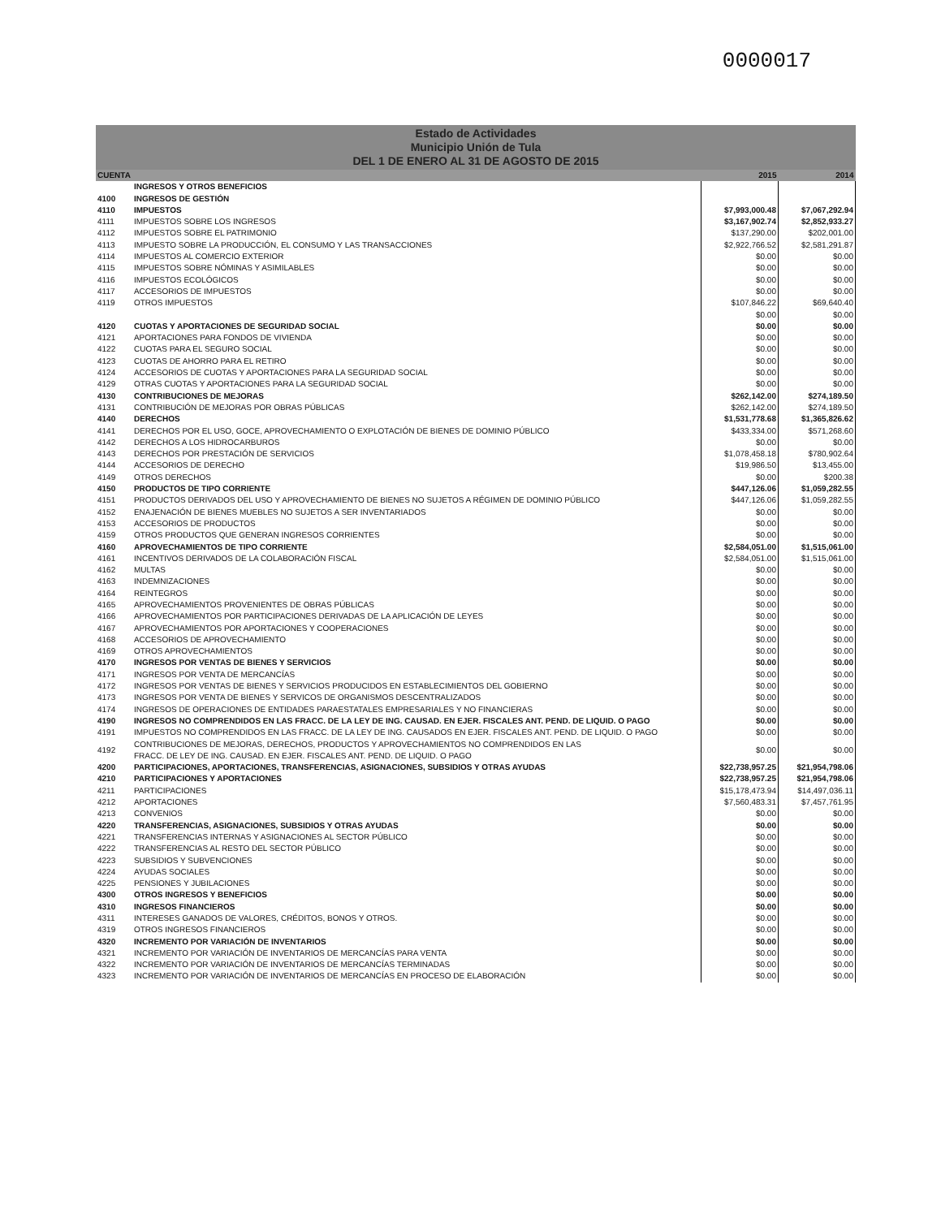0000017
Estado de Actividades
Municipio Unión de Tula
DEL 1 DE ENERO AL 31 DE AGOSTO DE 2015
| CUENTA | | 2015 | 2014 |
| --- | --- | --- | --- |
| | INGRESOS Y OTROS BENEFICIOS | | |
| 4100 | INGRESOS DE GESTIÓN | | |
| 4110 | IMPUESTOS | $7,993,000.48 | $7,067,292.94 |
| 4111 | IMPUESTOS SOBRE LOS INGRESOS | $3,167,902.74 | $2,852,933.27 |
| 4112 | IMPUESTOS SOBRE EL PATRIMONIO | $137,290.00 | $202,001.00 |
| 4113 | IMPUESTO SOBRE LA PRODUCCIÓN, EL CONSUMO Y LAS TRANSACCIONES | $2,922,766.52 | $2,581,291.87 |
| 4114 | IMPUESTOS AL COMERCIO EXTERIOR | $0.00 | $0.00 |
| 4115 | IMPUESTOS SOBRE NÓMINAS Y ASIMILABLES | $0.00 | $0.00 |
| 4116 | IMPUESTOS ECOLÓGICOS | $0.00 | $0.00 |
| 4117 | ACCESORIOS DE IMPUESTOS | $0.00 | $0.00 |
| 4119 | OTROS IMPUESTOS | $107,846.22 | $69,640.40 |
| | | $0.00 | $0.00 |
| 4120 | CUOTAS Y APORTACIONES DE SEGURIDAD SOCIAL | $0.00 | $0.00 |
| 4121 | APORTACIONES PARA FONDOS DE VIVIENDA | $0.00 | $0.00 |
| 4122 | CUOTAS PARA EL SEGURO SOCIAL | $0.00 | $0.00 |
| 4123 | CUOTAS DE AHORRO PARA EL RETIRO | $0.00 | $0.00 |
| 4124 | ACCESORIOS DE CUOTAS Y APORTACIONES PARA LA SEGURIDAD SOCIAL | $0.00 | $0.00 |
| 4129 | OTRAS CUOTAS Y APORTACIONES PARA LA SEGURIDAD SOCIAL | $0.00 | $0.00 |
| 4130 | CONTRIBUCIONES DE MEJORAS | $262,142.00 | $274,189.50 |
| 4131 | CONTRIBUCIÓN DE MEJORAS POR OBRAS PÚBLICAS | $262,142.00 | $274,189.50 |
| 4140 | DERECHOS | $1,531,778.68 | $1,365,826.62 |
| 4141 | DERECHOS POR EL USO, GOCE, APROVECHAMIENTO O EXPLOTACIÓN DE BIENES DE DOMINIO PÚBLICO | $433,334.00 | $571,268.60 |
| 4142 | DERECHOS A LOS HIDROCARBUROS | $0.00 | $0.00 |
| 4143 | DERECHOS POR PRESTACIÓN DE SERVICIOS | $1,078,458.18 | $780,902.64 |
| 4144 | ACCESORIOS DE DERECHO | $19,986.50 | $13,455.00 |
| 4149 | OTROS DERECHOS | $0.00 | $200.38 |
| 4150 | PRODUCTOS DE TIPO CORRIENTE | $447,126.06 | $1,059,282.55 |
| 4151 | PRODUCTOS DERIVADOS DEL USO Y APROVECHAMIENTO DE BIENES NO SUJETOS A RÉGIMEN DE DOMINIO PÚBLICO | $447,126.06 | $1,059,282.55 |
| 4152 | ENAJENACIÓN DE BIENES MUEBLES NO SUJETOS A SER INVENTARIADOS | $0.00 | $0.00 |
| 4153 | ACCESORIOS DE PRODUCTOS | $0.00 | $0.00 |
| 4159 | OTROS PRODUCTOS QUE GENERAN INGRESOS CORRIENTES | $0.00 | $0.00 |
| 4160 | APROVECHAMIENTOS DE TIPO CORRIENTE | $2,584,051.00 | $1,515,061.00 |
| 4161 | INCENTIVOS DERIVADOS DE LA COLABORACIÓN FISCAL | $2,584,051.00 | $1,515,061.00 |
| 4162 | MULTAS | $0.00 | $0.00 |
| 4163 | INDEMNIZACIONES | $0.00 | $0.00 |
| 4164 | REINTEGROS | $0.00 | $0.00 |
| 4165 | APROVECHAMIENTOS PROVENIENTES DE OBRAS PÚBLICAS | $0.00 | $0.00 |
| 4166 | APROVECHAMIENTOS POR PARTICIPACIONES DERIVADAS DE LA APLICACIÓN DE LEYES | $0.00 | $0.00 |
| 4167 | APROVECHAMIENTOS POR APORTACIONES Y COOPERACIONES | $0.00 | $0.00 |
| 4168 | ACCESORIOS DE APROVECHAMIENTO | $0.00 | $0.00 |
| 4169 | OTROS APROVECHAMIENTOS | $0.00 | $0.00 |
| 4170 | INGRESOS POR VENTAS DE BIENES Y SERVICIOS | $0.00 | $0.00 |
| 4171 | INGRESOS POR VENTA DE MERCANCÍAS | $0.00 | $0.00 |
| 4172 | INGRESOS POR VENTAS DE BIENES Y SERVICIOS PRODUCIDOS EN ESTABLECIMIENTOS DEL GOBIERNO | $0.00 | $0.00 |
| 4173 | INGRESOS POR VENTA DE BIENES Y SERVICOS DE ORGANISMOS DESCENTRALIZADOS | $0.00 | $0.00 |
| 4174 | INGRESOS DE OPERACIONES DE ENTIDADES PARAESTATALES EMPRESARIALES Y NO FINANCIERAS | $0.00 | $0.00 |
| 4190 | INGRESOS NO COMPRENDIDOS EN LAS FRACC. DE LA LEY DE ING. CAUSAD. EN EJER. FISCALES ANT. PEND. DE LIQUID. O PAGO | $0.00 | $0.00 |
| 4191 | IMPUESTOS NO COMPRENDIDOS EN LAS FRACC. DE LA LEY DE ING. CAUSADOS EN EJER. FISCALES ANT. PEND. DE LIQUID. O PAGO | $0.00 | $0.00 |
| 4192 | CONTRIBUCIONES DE MEJORAS, DERECHOS, PRODUCTOS Y APROVECHAMIENTOS NO COMPRENDIDOS EN LAS FRACC. DE LEY DE ING. CAUSAD. EN EJER. FISCALES ANT. PEND. DE LIQUID. O PAGO | $0.00 | $0.00 |
| 4200 | PARTICIPACIONES, APORTACIONES, TRANSFERENCIAS, ASIGNACIONES, SUBSIDIOS Y OTRAS AYUDAS | $22,738,957.25 | $21,954,798.06 |
| 4210 | PARTICIPACIONES Y APORTACIONES | $22,738,957.25 | $21,954,798.06 |
| 4211 | PARTICIPACIONES | $15,178,473.94 | $14,497,036.11 |
| 4212 | APORTACIONES | $7,560,483.31 | $7,457,761.95 |
| 4213 | CONVENIOS | $0.00 | $0.00 |
| 4220 | TRANSFERENCIAS, ASIGNACIONES, SUBSIDIOS Y OTRAS AYUDAS | $0.00 | $0.00 |
| 4221 | TRANSFERENCIAS INTERNAS Y ASIGNACIONES AL SECTOR PÚBLICO | $0.00 | $0.00 |
| 4222 | TRANSFERENCIAS AL RESTO DEL SECTOR PÚBLICO | $0.00 | $0.00 |
| 4223 | SUBSIDIOS Y SUBVENCIONES | $0.00 | $0.00 |
| 4224 | AYUDAS SOCIALES | $0.00 | $0.00 |
| 4225 | PENSIONES Y JUBILACIONES | $0.00 | $0.00 |
| 4300 | OTROS INGRESOS Y BENEFICIOS | $0.00 | $0.00 |
| 4310 | INGRESOS FINANCIEROS | $0.00 | $0.00 |
| 4311 | INTERESES GANADOS DE VALORES, CRÉDITOS, BONOS Y OTROS. | $0.00 | $0.00 |
| 4319 | OTROS INGRESOS FINANCIEROS | $0.00 | $0.00 |
| 4320 | INCREMENTO POR VARIACIÓN DE INVENTARIOS | $0.00 | $0.00 |
| 4321 | INCREMENTO POR VARIACIÓN DE INVENTARIOS DE MERCANCÍAS PARA VENTA | $0.00 | $0.00 |
| 4322 | INCREMENTO POR VARIACIÓN DE INVENTARIOS DE MERCANCÍAS TERMINADAS | $0.00 | $0.00 |
| 4323 | INCREMENTO POR VARIACIÓN DE INVENTARIOS DE MERCANCÍAS EN PROCESO DE ELABORACIÓN | $0.00 | $0.00 |